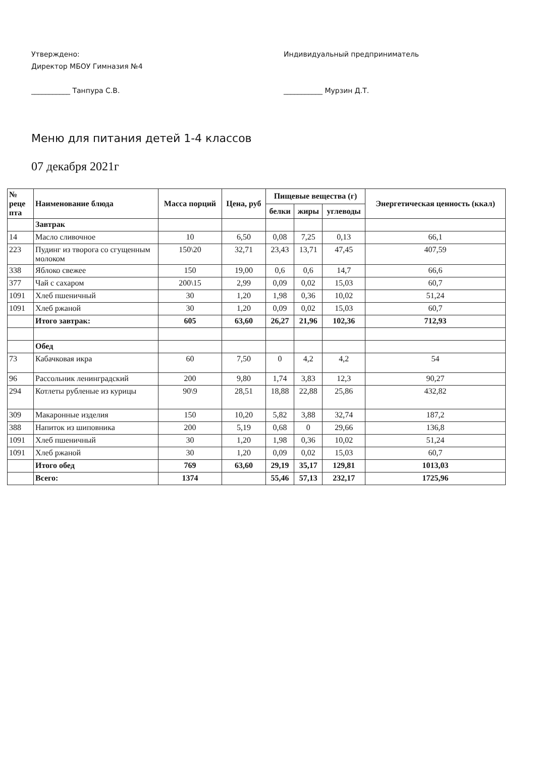Утверждено:
Директор МБОУ Гимназия №4
___________ Танпура С.В.
Индивидуальный предприниматель
___________ Мурзин Д.Т.
Меню для питания детей 1-4 классов
07 декабря 2021г
| № реце пта | Наименование блюда | Масса порций | Цена, руб | Пищевые вещества (г) | | | Энергетическая ценность (ккал) |
| --- | --- | --- | --- | --- | --- | --- | --- |
| | | | | белки | жиры | углеводы | |
| | Завтрак | | | | | | |
| 14 | Масло сливочное | 10 | 6,50 | 0,08 | 7,25 | 0,13 | 66,1 |
| 223 | Пудинг из творога со сгущенным молоком | 150\20 | 32,71 | 23,43 | 13,71 | 47,45 | 407,59 |
| 338 | Яблоко свежее | 150 | 19,00 | 0,6 | 0,6 | 14,7 | 66,6 |
| 377 | Чай с сахаром | 200\15 | 2,99 | 0,09 | 0,02 | 15,03 | 60,7 |
| 1091 | Хлеб пшеничный | 30 | 1,20 | 1,98 | 0,36 | 10,02 | 51,24 |
| 1091 | Хлеб ржаной | 30 | 1,20 | 0,09 | 0,02 | 15,03 | 60,7 |
| | Итого завтрак: | 605 | 63,60 | 26,27 | 21,96 | 102,36 | 712,93 |
| | Обед | | | | | | |
| 73 | Кабачковая икра | 60 | 7,50 | 0 | 4,2 | 4,2 | 54 |
| 96 | Рассольник ленинградский | 200 | 9,80 | 1,74 | 3,83 | 12,3 | 90,27 |
| 294 | Котлеты рубленые из курицы | 90\9 | 28,51 | 18,88 | 22,88 | 25,86 | 432,82 |
| 309 | Макаронные изделия | 150 | 10,20 | 5,82 | 3,88 | 32,74 | 187,2 |
| 388 | Напиток из шиповника | 200 | 5,19 | 0,68 | 0 | 29,66 | 136,8 |
| 1091 | Хлеб пшеничный | 30 | 1,20 | 1,98 | 0,36 | 10,02 | 51,24 |
| 1091 | Хлеб ржаной | 30 | 1,20 | 0,09 | 0,02 | 15,03 | 60,7 |
| | Итого обед | 769 | 63,60 | 29,19 | 35,17 | 129,81 | 1013,03 |
| | Всего: | 1374 | | 55,46 | 57,13 | 232,17 | 1725,96 |